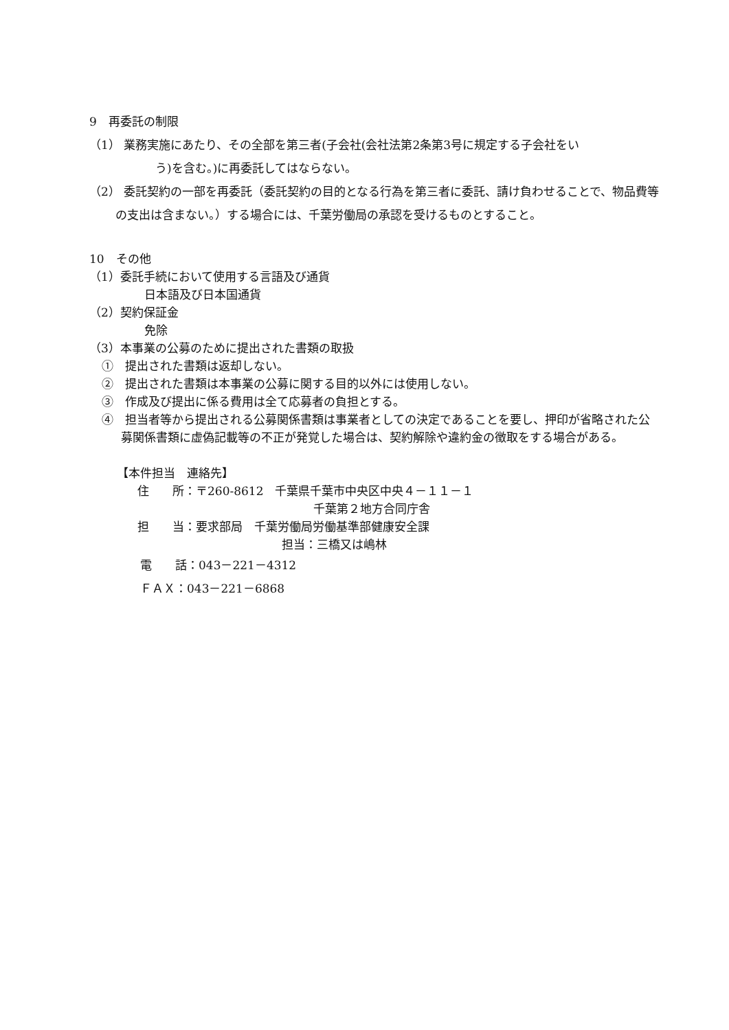9　再委託の制限
（1） 業務実施にあたり、その全部を第三者(子会社(会社法第2条第3号に規定する子会社をい
　　う)を含む。)に再委託してはならない。
（2） 委託契約の一部を再委託（委託契約の目的となる行為を第三者に委託、請け負わせることで、物品費等の支出は含まない。）する場合には、千葉労働局の承認を受けるものとすること。
10　その他
（1）委託手続において使用する言語及び通貨
日本語及び日本国通貨
（2）契約保証金
免除
（3）本事業の公募のために提出された書類の取扱
①　提出された書類は返却しない。
②　提出された書類は本事業の公募に関する目的以外には使用しない。
③　作成及び提出に係る費用は全て応募者の負担とする。
④　担当者等から提出される公募関係書類は事業者としての決定であることを要し、押印が省略された公募関係書類に虚偽記載等の不正が発覚した場合は、契約解除や違約金の徴取をする場合がある。
【本件担当　連絡先】
住　　所：〒260-8612　千葉県千葉市中央区中央４－１１－１
千葉第２地方合同庁舎
担　　当：要求部局　千葉労働局労働基準部健康安全課
担当：三橋又は嶋林
電　　話：043－221－4312
ＦＡＸ：043－221－6868